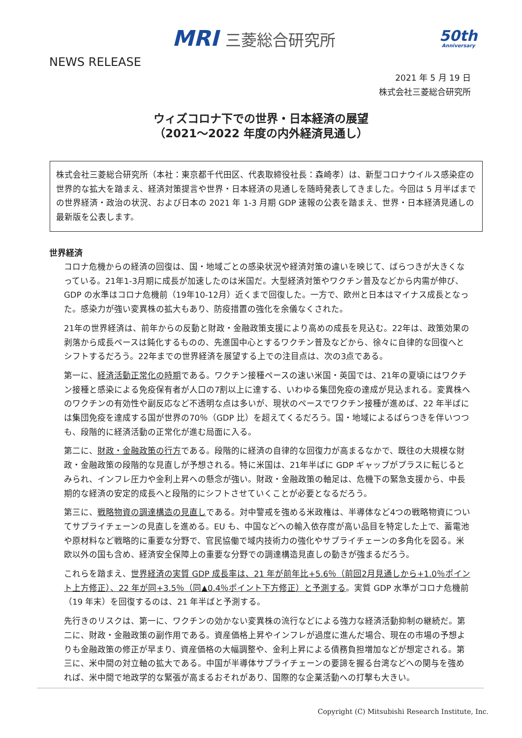MRI 三菱総合研究所 50th
Anniversary
NEWS RELEASE
2021 年 5 月 19 日
株式会社三菱総合研究所
ウィズコロナ下での世界・日本経済の展望
（2021～2022 年度の内外経済見通し）
株式会社三菱総合研究所（本社：東京都千代田区、代表取締役社長：森崎孝）は、新型コロナウイルス感染症の世界的な拡大を踏まえ、経済対策提言や世界・日本経済の見通しを随時発表してきました。今回は 5 月半ばまでの世界経済・政治の状況、および日本の 2021 年 1-3 月期 GDP 速報の公表を踏まえ、世界・日本経済見通しの最新版を公表します。
世界経済
コロナ危機からの経済の回復は、国・地域ごとの感染状況や経済対策の違いを映じて、ばらつきが大きくなっている。21年1-3月期に成長が加速したのは米国だ。大型経済対策やワクチン普及などから内需が伸び、GDP の水準はコロナ危機前（19年10-12月）近くまで回復した。一方で、欧州と日本はマイナス成長となった。感染力が強い変異株の拡大もあり、防疫措置の強化を余儀なくされた。
21年の世界経済は、前年からの反動と財政・金融政策支援により高めの成長を見込む。22年は、政策効果の剥落から成長ペースは鈍化するものの、先進国中心とするワクチン普及などから、徐々に自律的な回復へとシフトするだろう。22年までの世界経済を展望する上での注目点は、次の3点である。
第一に、経済活動正常化の時期である。ワクチン接種ペースの速い米国・英国では、21年の夏頃にはワクチン接種と感染による免疫保有者が人口の7割以上に達する、いわゆる集団免疫の達成が見込まれる。変異株へのワクチンの有効性や副反応など不透明な点は多いが、現状のペースでワクチン接種が進めば、22 年半ばには集団免疫を達成する国が世界の70％（GDP 比）を超えてくるだろう。国・地域によるばらつきを伴いつつも、段階的に経済活動の正常化が進む局面に入る。
第二に、財政・金融政策の行方である。段階的に経済の自律的な回復力が高まるなかで、既往の大規模な財政・金融政策の段階的な見直しが予想される。特に米国は、21年半ばに GDP ギャップがプラスに転じるとみられ、インフレ圧力や金利上昇への懸念が強い。財政・金融政策の軸足は、危機下の緊急支援から、中長期的な経済の安定的成長へと段階的にシフトさせていくことが必要となるだろう。
第三に、戦略物資の調達構造の見直しである。対中警戒を強める米政権は、半導体など4つの戦略物資についてサプライチェーンの見直しを進める。EU も、中国などへの輸入依存度が高い品目を特定した上で、蓄電池や原材料など戦略的に重要な分野で、官民協働で域内技術力の強化やサプライチェーンの多角化を図る。米欧以外の国も含め、経済安全保障上の重要な分野での調達構造見直しの動きが強まるだろう。
これらを踏まえ、世界経済の実質 GDP 成長率は、21 年が前年比+5.6％（前回2月見通しから+1.0％ポイント上方修正）、22 年が同+3.5％（同▲0.4％ポイント下方修正）と予測する。実質 GDP 水準がコロナ危機前（19 年末）を回復するのは、21 年半ばと予測する。
先行きのリスクは、第一に、ワクチンの効かない変異株の流行などによる強力な経済活動抑制の継続だ。第二に、財政・金融政策の副作用である。資産価格上昇やインフレが過度に進んだ場合、現在の市場の予想よりも金融政策の修正が早まり、資産価格の大幅調整や、金利上昇による債務負担増加などが想定される。第三に、米中間の対立軸の拡大である。中国が半導体サプライチェーンの要諦を握る台湾などへの関与を強めれば、米中間で地政学的な緊張が高まるおそれがあり、国際的な企業活動への打撃も大きい。
Copyright (C) Mitsubishi Research Institute, Inc.